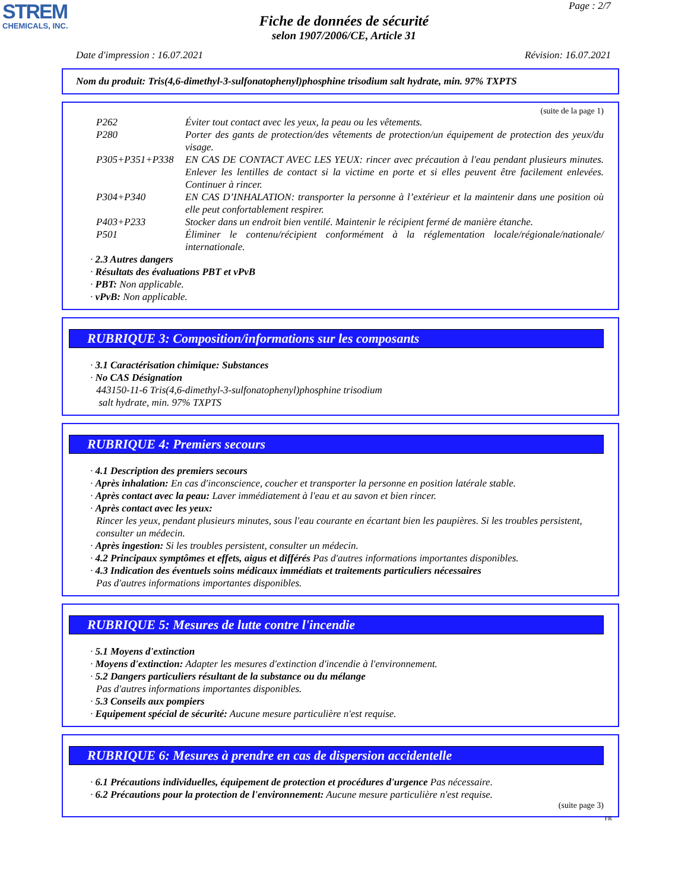STREM
CHEMICALS, INC.
Page : 2/7
Fiche de données de sécurité
selon 1907/2006/CE, Article 31
Date d'impression : 16.07.2021 Révision: 16.07.2021
Nom du produit: Tris(4,6-dimethyl-3-sulfonatophenyl)phosphine trisodium salt hydrate, min. 97% TXPTS
(suite de la page 1)
P262 Éviter tout contact avec les yeux, la peau ou les vêtements.
P280 Porter des gants de protection/des vêtements de protection/un équipement de protection des yeux/du visage.
P305+P351+P338 EN CAS DE CONTACT AVEC LES YEUX: rincer avec précaution à l'eau pendant plusieurs minutes. Enlever les lentilles de contact si la victime en porte et si elles peuvent être facilement enlevées. Continuer à rincer.
P304+P340 EN CAS D’INHALATION: transporter la personne à l’extérieur et la maintenir dans une position où elle peut confortablement respirer.
P403+P233 Stocker dans un endroit bien ventilé. Maintenir le récipient fermé de manière étanche.
P501 Éliminer le contenu/récipient conformément à la réglementation locale/régionale/nationale/ internationale.
· 2.3 Autres dangers
· Résultats des évaluations PBT et vPvB
· PBT: Non applicable.
· vPvB: Non applicable.
RUBRIQUE 3: Composition/informations sur les composants
· 3.1 Caractérisation chimique: Substances
· No CAS Désignation
443150-11-6 Tris(4,6-dimethyl-3-sulfonatophenyl)phosphine trisodium
salt hydrate, min. 97% TXPTS
RUBRIQUE 4: Premiers secours
· 4.1 Description des premiers secours
· Après inhalation: En cas d'inconscience, coucher et transporter la personne en position latérale stable.
· Après contact avec la peau: Laver immédiatement à l'eau et au savon et bien rincer.
· Après contact avec les yeux:
Rincer les yeux, pendant plusieurs minutes, sous l'eau courante en écartant bien les paupières. Si les troubles persistent, consulter un médecin.
· Après ingestion: Si les troubles persistent, consulter un médecin.
· 4.2 Principaux symptômes et effets, aigus et différés Pas d'autres informations importantes disponibles.
· 4.3 Indication des éventuels soins médicaux immédiats et traitements particuliers nécessaires
Pas d'autres informations importantes disponibles.
RUBRIQUE 5: Mesures de lutte contre l'incendie
· 5.1 Moyens d'extinction
· Moyens d'extinction: Adapter les mesures d'extinction d'incendie à l'environnement.
· 5.2 Dangers particuliers résultant de la substance ou du mélange
Pas d'autres informations importantes disponibles.
· 5.3 Conseils aux pompiers
· Equipement spécial de sécurité: Aucune mesure particulière n'est requise.
RUBRIQUE 6: Mesures à prendre en cas de dispersion accidentelle
· 6.1 Précautions individuelles, équipement de protection et procédures d'urgence Pas nécessaire.
· 6.2 Précautions pour la protection de l'environnement: Aucune mesure particulière n'est requise.
(suite page 3)
FR